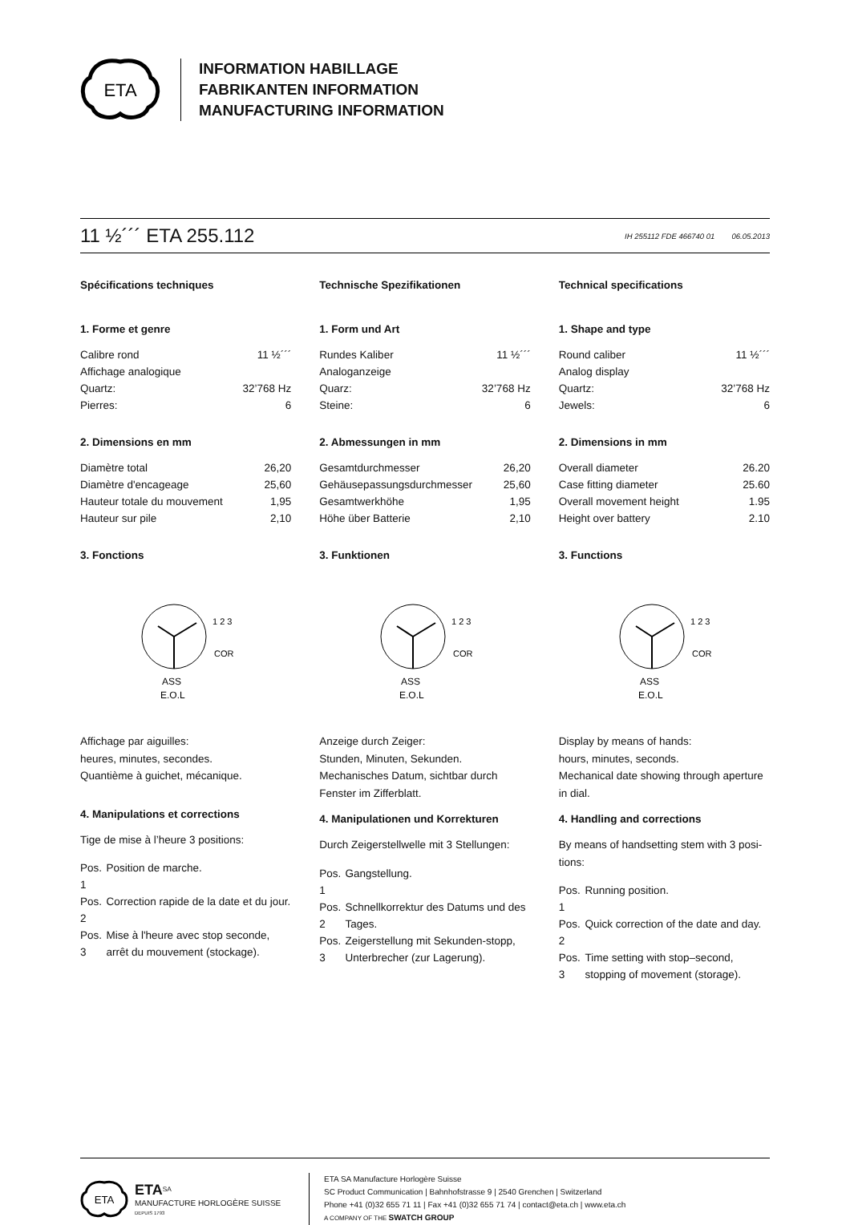ETA
INFORMATION HABILLAGE
FABRIKANTEN INFORMATION
MANUFACTURING INFORMATION
11 ½´´´ ETA 255.112
IH 255112 FDE 466740 01 06.05.2013
Spécifications techniques
1. Forme et genre
| Calibre rond | 11 ½´´´ |
| Affichage analogique | |
| Quartz: | 32’768 Hz |
| Pierres: | 6 |
2. Dimensions en mm
| Diamètre total | 26,20 |
| Diamètre d'encageage | 25,60 |
| Hauteur totale du mouvement | 1,95 |
| Hauteur sur pile | 2,10 |
3. Fonctions
1 2 3
COR
ASS
E.O.L
Affichage par aiguilles:
heures, minutes, secondes.
Quantième à guichet, mécanique.
4. Manipulations et corrections
Tige de mise à l’heure 3 positions:
| Pos. 1 | Position de marche. |
| Pos. 2 | Correction rapide de la date et du jour. |
| Pos. 3 | Mise à l'heure avec stop seconde, arrêt du mouvement (stockage). |
Technische Spezifikationen
1. Form und Art
| Rundes Kaliber | 11 ½´´´ |
| Analoganzeige | |
| Quarz: | 32’768 Hz |
| Steine: | 6 |
2. Abmessungen in mm
| Gesamtdurchmesser | 26,20 |
| Gehäusepassungsdurchmesser | 25,60 |
| Gesamtwerkhöhe | 1,95 |
| Höhe über Batterie | 2,10 |
3. Funktionen
1 2 3
COR
ASS
E.O.L
Anzeige durch Zeiger:
Stunden, Minuten, Sekunden.
Mechanisches Datum, sichtbar durch Fenster im Zifferblatt.
4. Manipulationen und Korrekturen
Durch Zeigerstellwelle mit 3 Stellungen:
| Pos. 1 | Gangstellung. |
| Pos. 2 | Schnellkorrektur des Datums und des Tages. |
| Pos. 3 | Zeigerstellung mit Sekunden-stopp, Unterbrecher (zur Lagerung). |
Technical specifications
1. Shape and type
| Round caliber | 11 ½´´´ |
| Analog display | |
| Quartz: | 32’768 Hz |
| Jewels: | 6 |
2. Dimensions in mm
| Overall diameter | 26.20 |
| Case fitting diameter | 25.60 |
| Overall movement height | 1.95 |
| Height over battery | 2.10 |
3. Functions
1 2 3
COR
ASS
E.O.L
Display by means of hands:
hours, minutes, seconds.
Mechanical date showing through aperture in dial.
4. Handling and corrections
By means of handsetting stem with 3 posi-tions:
| Pos. 1 | Running position. |
| Pos. 2 | Quick correction of the date and day. |
| Pos. 3 | Time setting with stop–second, stopping of movement (storage). |
ETA
ETA<sup>SA</sup>
MANUFACTURE HORLOGÈRE SUISSE
DEPUIS 1793
ETA SA Manufacture Horlogère Suisse
SC Product Communication | Bahnhofstrasse 9 | 2540 Grenchen | Switzerland
Phone +41 (0)32 655 71 11 | Fax +41 (0)32 655 71 74 | contact@eta.ch | www.eta.ch
A COMPANY OF THE SWATCH GROUP